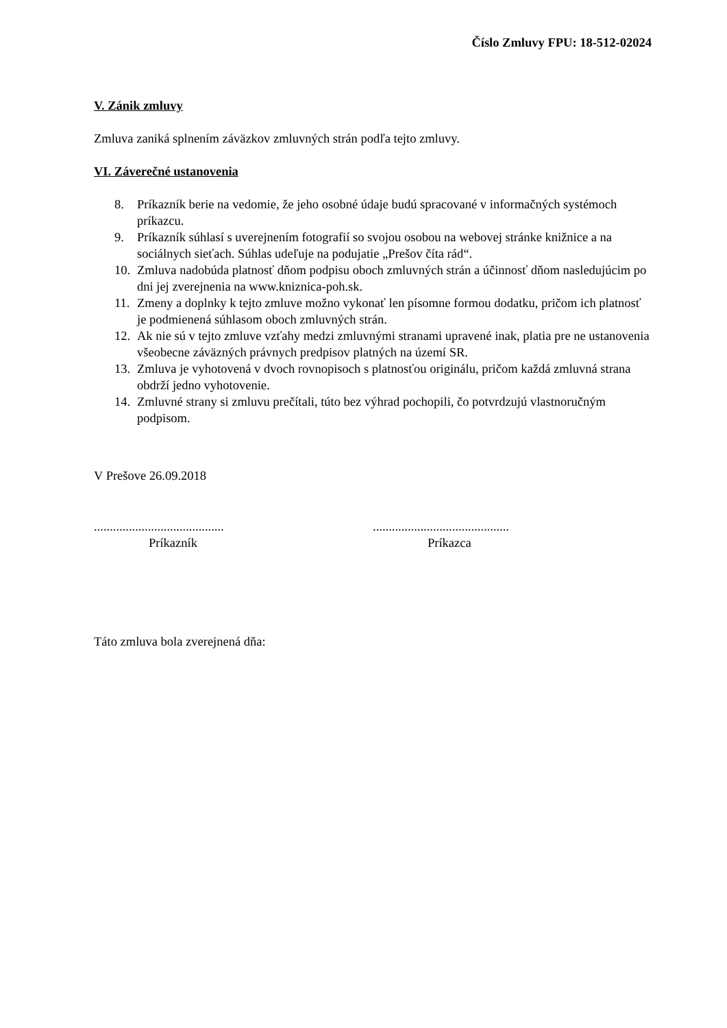Číslo Zmluvy FPU: 18-512-02024
V. Zánik zmluvy
Zmluva zaniká splnením záväzkov zmluvných strán podľa tejto zmluvy.
VI. Záverečné ustanovenia
8. Príkazník berie na vedomie, že jeho osobné údaje budú spracované v informačných systémoch príkazcu.
9. Príkazník súhlasí s uverejnením fotografií so svojou osobou na webovej stránke knižnice a na sociálnych sieťach. Súhlas udeľuje na podujatie „Prešov číta rád“.
10. Zmluva nadobúda platnosť dňom podpisu oboch zmluvných strán a účinnosť dňom nasledujúcim po dni jej zverejnenia na www.kniznica-poh.sk.
11. Zmeny a doplnky k tejto zmluve možno vykonať len písomne formou dodatku, pričom ich platnosť je podmienená súhlasom oboch zmluvných strán.
12. Ak nie sú v tejto zmluve vzťahy medzi zmluvnými stranami upravené inak, platia pre ne ustanovenia všeobecne záväzných právnych predpisov platných na území SR.
13. Zmluva je vyhotovená v dvoch rovnopisoch s platnosťou originálu, pričom každá zmluvná strana obdrží jedno vyhotovenie.
14. Zmluvné strany si zmluvu prečítali, túto bez výhrad pochopili, čo potvrdzujú vlastnoručným podpisom.
V Prešove 26.09.2018
.........................................
Príkazník
...........................................
Príkazca
Táto zmluva bola zverejnená dňa: